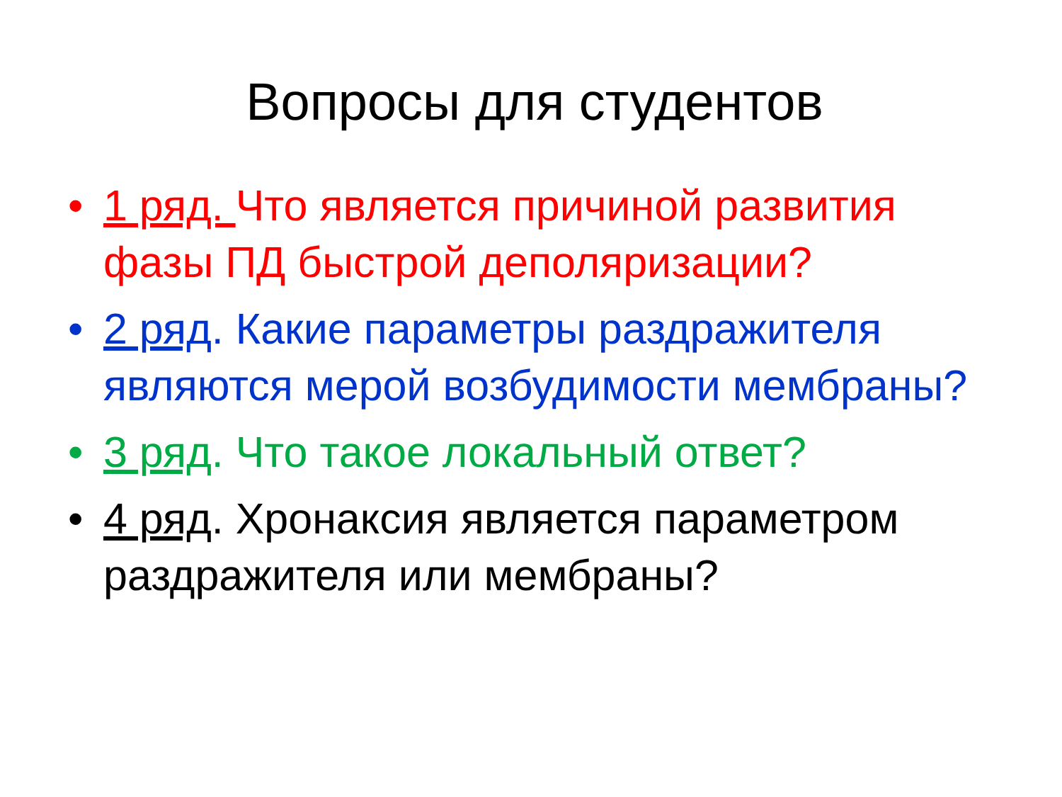Вопросы для студентов
• 1 ряд. Что является причиной развития фазы ПД быстрой деполяризации?
• 2 ряд. Какие параметры раздражителя являются мерой возбудимости мембраны?
• 3 ряд. Что такое локальный ответ?
• 4 ряд. Хронаксия является параметром раздражителя или мембраны?